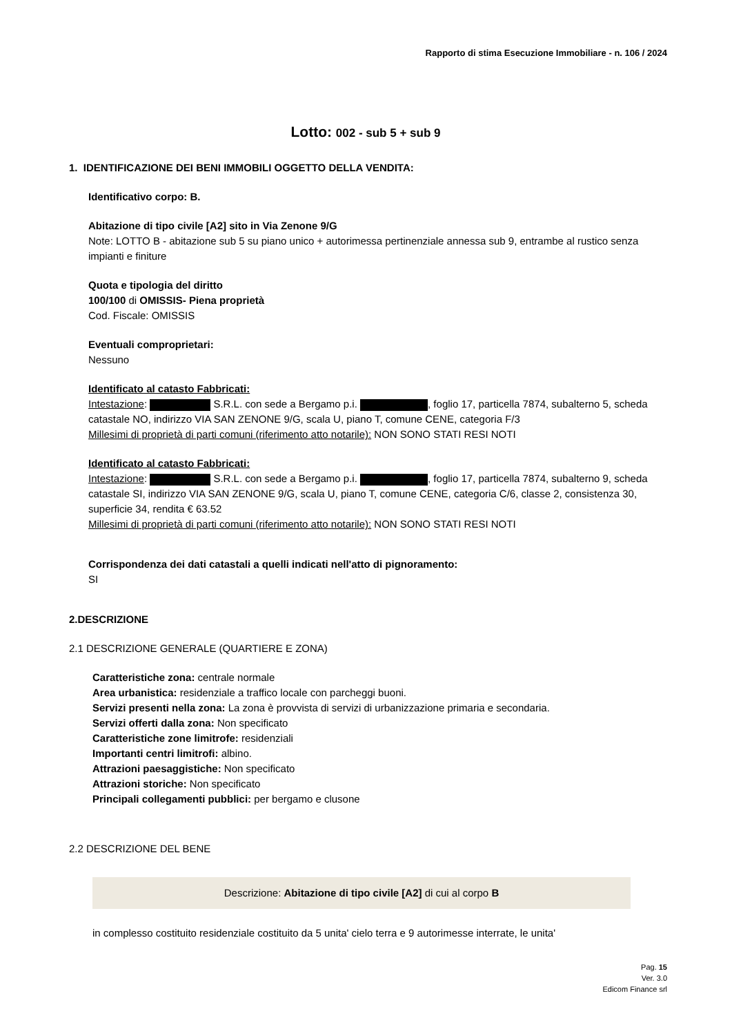Rapporto di stima Esecuzione Immobiliare - n. 106 / 2024
Lotto: 002 - sub 5 + sub 9
1. IDENTIFICAZIONE DEI BENI IMMOBILI OGGETTO DELLA VENDITA:
Identificativo corpo: B.
Abitazione di tipo civile [A2] sito in Via Zenone 9/G
Note: LOTTO B - abitazione sub 5 su piano unico + autorimessa pertinenziale annessa sub 9, entrambe al rustico senza impianti e finiture
Quota e tipologia del diritto
100/100 di OMISSIS- Piena proprietà
Cod. Fiscale: OMISSIS
Eventuali comproprietari:
Nessuno
Identificato al catasto Fabbricati:
Intestazione: S.R.L. con sede a Bergamo p.i. , foglio 17, particella 7874, subalterno 5, scheda catastale NO, indirizzo VIA SAN ZENONE 9/G, scala U, piano T, comune CENE, categoria F/3
Millesimi di proprietà di parti comuni (riferimento atto notarile): NON SONO STATI RESI NOTI
Identificato al catasto Fabbricati:
Intestazione: S.R.L. con sede a Bergamo p.i. , foglio 17, particella 7874, subalterno 9, scheda catastale SI, indirizzo VIA SAN ZENONE 9/G, scala U, piano T, comune CENE, categoria C/6, classe 2, consistenza 30, superficie 34, rendita € 63.52
Millesimi di proprietà di parti comuni (riferimento atto notarile): NON SONO STATI RESI NOTI
Corrispondenza dei dati catastali a quelli indicati nell'atto di pignoramento:
SI
2.DESCRIZIONE
2.1 DESCRIZIONE GENERALE (QUARTIERE E ZONA)
Caratteristiche zona: centrale normale
Area urbanistica: residenziale a traffico locale con parcheggi buoni.
Servizi presenti nella zona: La zona è provvista di servizi di urbanizzazione primaria e secondaria.
Servizi offerti dalla zona: Non specificato
Caratteristiche zone limitrofe: residenziali
Importanti centri limitrofi: albino.
Attrazioni paesaggistiche: Non specificato
Attrazioni storiche: Non specificato
Principali collegamenti pubblici: per bergamo e clusone
2.2 DESCRIZIONE DEL BENE
Descrizione: Abitazione di tipo civile [A2] di cui al corpo B
in complesso costituito residenziale costituito da 5 unita' cielo terra e 9 autorimesse interrate, le unita'
Pag. 15
Ver. 3.0
Edicom Finance srl